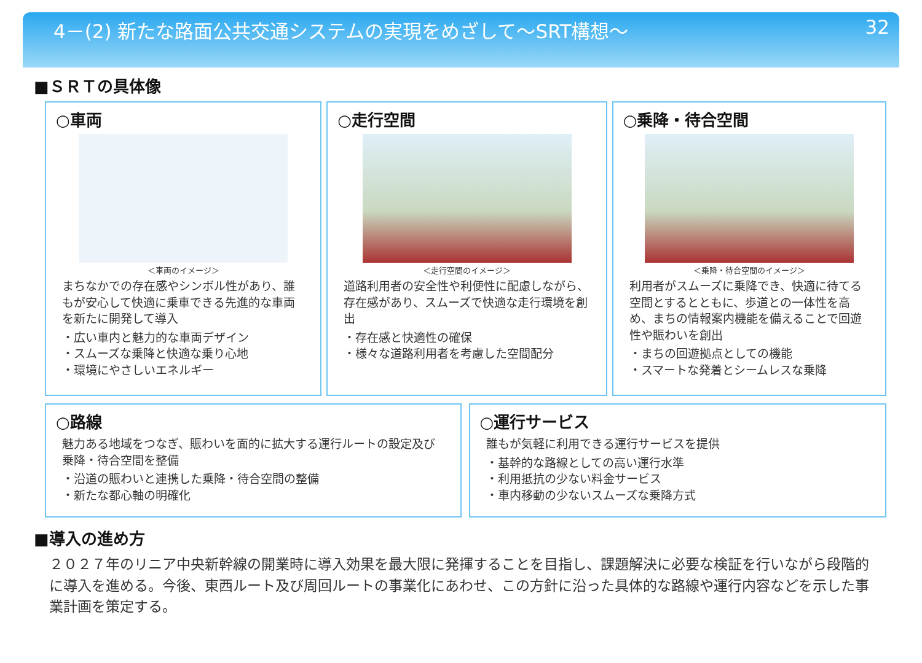4－(2) 新たな路面公共交通システムの実現をめざして～SRT構想～ 32
■ＳＲＴの具体像
○車両
＜車両のイメージ＞
まちなかでの存在感やシンボル性があり、誰もが安心して快適に乗車できる先進的な車両を新たに開発して導入
・広い車内と魅力的な車両デザイン
・スムーズな乗降と快適な乗り心地
・環境にやさしいエネルギー
○走行空間
＜走行空間のイメージ＞
道路利用者の安全性や利便性に配慮しながら、存在感があり、スムーズで快適な走行環境を創出
・存在感と快適性の確保
・様々な道路利用者を考慮した空間配分
○乗降・待合空間
＜乗降・待合空間のイメージ＞
利用者がスムーズに乗降でき、快適に待てる空間とするとともに、歩道との一体性を高め、まちの情報案内機能を備えることで回遊性や賑わいを創出
・まちの回遊拠点としての機能
・スマートな発着とシームレスな乗降
○路線
魅力ある地域をつなぎ、賑わいを面的に拡大する運行ルートの設定及び乗降・待合空間を整備
・沿道の賑わいと連携した乗降・待合空間の整備
・新たな都心軸の明確化
○運行サービス
誰もが気軽に利用できる運行サービスを提供
・基幹的な路線としての高い運行水準
・利用抵抗の少ない料金サービス
・車内移動の少ないスムーズな乗降方式
■導入の進め方
２０２７年のリニア中央新幹線の開業時に導入効果を最大限に発揮することを目指し、課題解決に必要な検証を行いながら段階的に導入を進める。今後、東西ルート及び周回ルートの事業化にあわせ、この方針に沿った具体的な路線や運行内容などを示した事業計画を策定する。